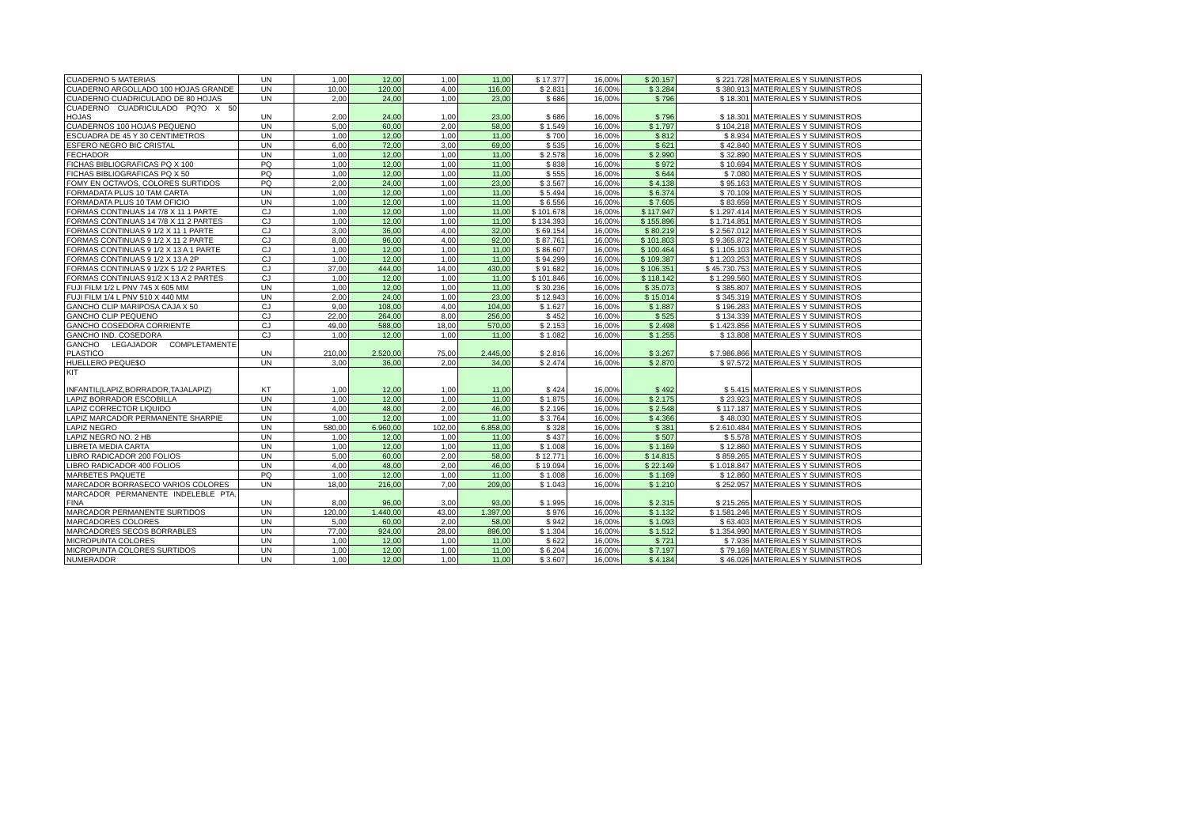| CUADERNO 5 MATERIAS | UN | 1,00 | 12,00 | 1,00 | 11,00 | $ 17.377 | 16,00% | $ 20.157 | $ 221.728 | MATERIALES Y SUMINISTROS |
| CUADERNO ARGOLLADO 100 HOJAS GRANDE | UN | 10,00 | 120,00 | 4,00 | 116,00 | $ 2.831 | 16,00% | $ 3.284 | $ 380.913 | MATERIALES Y SUMINISTROS |
| CUADERNO CUADRICULADO DE 80 HOJAS | UN | 2,00 | 24,00 | 1,00 | 23,00 | $ 686 | 16,00% | $ 796 | $ 18.301 | MATERIALES Y SUMINISTROS |
| CUADERNO CUADRICULADO PQ?O X 50 HOJAS | UN | 2,00 | 24,00 | 1,00 | 23,00 | $ 686 | 16,00% | $ 796 | $ 18.301 | MATERIALES Y SUMINISTROS |
| CUADERNOS 100 HOJAS PEQUENO | UN | 5,00 | 60,00 | 2,00 | 58,00 | $ 1.549 | 16,00% | $ 1.797 | $ 104.218 | MATERIALES Y SUMINISTROS |
| ESCUADRA DE 45 Y 30 CENTIMETROS | UN | 1,00 | 12,00 | 1,00 | 11,00 | $ 700 | 16,00% | $ 812 | $ 8.934 | MATERIALES Y SUMINISTROS |
| ESFERO NEGRO BIC CRISTAL | UN | 6,00 | 72,00 | 3,00 | 69,00 | $ 535 | 16,00% | $ 621 | $ 42.840 | MATERIALES Y SUMINISTROS |
| FECHADOR | UN | 1,00 | 12,00 | 1,00 | 11,00 | $ 2.578 | 16,00% | $ 2.990 | $ 32.890 | MATERIALES Y SUMINISTROS |
| FICHAS BIBLIOGRAFICAS PQ X 100 | PQ | 1,00 | 12,00 | 1,00 | 11,00 | $ 838 | 16,00% | $ 972 | $ 10.694 | MATERIALES Y SUMINISTROS |
| FICHAS BIBLIOGRAFICAS PQ X 50 | PQ | 1,00 | 12,00 | 1,00 | 11,00 | $ 555 | 16,00% | $ 644 | $ 7.080 | MATERIALES Y SUMINISTROS |
| FOMY EN OCTAVOS, COLORES SURTIDOS | PQ | 2,00 | 24,00 | 1,00 | 23,00 | $ 3.567 | 16,00% | $ 4.138 | $ 95.163 | MATERIALES Y SUMINISTROS |
| FORMADATA PLUS 10 TAM CARTA | UN | 1,00 | 12,00 | 1,00 | 11,00 | $ 5.494 | 16,00% | $ 6.374 | $ 70.109 | MATERIALES Y SUMINISTROS |
| FORMADATA PLUS 10 TAM OFICIO | UN | 1,00 | 12,00 | 1,00 | 11,00 | $ 6.556 | 16,00% | $ 7.605 | $ 83.659 | MATERIALES Y SUMINISTROS |
| FORMAS CONTINUAS 14 7/8 X 11 1 PARTE | CJ | 1,00 | 12,00 | 1,00 | 11,00 | $ 101.678 | 16,00% | $ 117.947 | $ 1.297.414 | MATERIALES Y SUMINISTROS |
| FORMAS CONTINUAS 14 7/8 X 11 2 PARTES | CJ | 1,00 | 12,00 | 1,00 | 11,00 | $ 134.393 | 16,00% | $ 155.896 | $ 1.714.851 | MATERIALES Y SUMINISTROS |
| FORMAS CONTINUAS 9 1/2 X 11 1 PARTE | CJ | 3,00 | 36,00 | 4,00 | 32,00 | $ 69.154 | 16,00% | $ 80.219 | $ 2.567.012 | MATERIALES Y SUMINISTROS |
| FORMAS CONTINUAS 9 1/2 X 11 2 PARTE | CJ | 8,00 | 96,00 | 4,00 | 92,00 | $ 87.761 | 16,00% | $ 101.803 | $ 9.365.872 | MATERIALES Y SUMINISTROS |
| FORMAS CONTINUAS 9 1/2 X 13 A 1 PARTE | CJ | 1,00 | 12,00 | 1,00 | 11,00 | $ 86.607 | 16,00% | $ 100.464 | $ 1.105.103 | MATERIALES Y SUMINISTROS |
| FORMAS CONTINUAS 9 1/2 X 13 A 2P | CJ | 1,00 | 12,00 | 1,00 | 11,00 | $ 94.299 | 16,00% | $ 109.387 | $ 1.203.253 | MATERIALES Y SUMINISTROS |
| FORMAS CONTINUAS 9 1/2X 5 1/2 2 PARTES | CJ | 37,00 | 444,00 | 14,00 | 430,00 | $ 91.682 | 16,00% | $ 106.351 | $ 45.730.753 | MATERIALES Y SUMINISTROS |
| FORMAS CONTINUAS 91/2 X 13 A 2 PARTES | CJ | 1,00 | 12,00 | 1,00 | 11,00 | $ 101.846 | 16,00% | $ 118.142 | $ 1.299.560 | MATERIALES Y SUMINISTROS |
| FUJI FILM 1/2 L PNV 745 X 605 MM | UN | 1,00 | 12,00 | 1,00 | 11,00 | $ 30.236 | 16,00% | $ 35.073 | $ 385.807 | MATERIALES Y SUMINISTROS |
| FUJI FILM 1/4 L PNV 510 X 440 MM | UN | 2,00 | 24,00 | 1,00 | 23,00 | $ 12.943 | 16,00% | $ 15.014 | $ 345.319 | MATERIALES Y SUMINISTROS |
| GANCHO CLIP MARIPOSA CAJA X 50 | CJ | 9,00 | 108,00 | 4,00 | 104,00 | $ 1.627 | 16,00% | $ 1.887 | $ 196.283 | MATERIALES Y SUMINISTROS |
| GANCHO CLIP PEQUENO | CJ | 22,00 | 264,00 | 8,00 | 256,00 | $ 452 | 16,00% | $ 525 | $ 134.339 | MATERIALES Y SUMINISTROS |
| GANCHO COSEDORA CORRIENTE | CJ | 49,00 | 588,00 | 18,00 | 570,00 | $ 2.153 | 16,00% | $ 2.498 | $ 1.423.856 | MATERIALES Y SUMINISTROS |
| GANCHO IND. COSEDORA | CJ | 1,00 | 12,00 | 1,00 | 11,00 | $ 1.082 | 16,00% | $ 1.255 | $ 13.808 | MATERIALES Y SUMINISTROS |
| GANCHO LEGAJADOR COMPLETAMENTE PLASTICO | UN | 210,00 | 2.520,00 | 75,00 | 2.445,00 | $ 2.816 | 16,00% | $ 3.267 | $ 7.986.866 | MATERIALES Y SUMINISTROS |
| HUELLERO PEQUE$O | UN | 3,00 | 36,00 | 2,00 | 34,00 | $ 2.474 | 16,00% | $ 2.870 | $ 97.572 | MATERIALES Y SUMINISTROS |
| KIT INFANTIL(LAPIZ,BORRADOR,TAJALAPIZ) | KT | 1,00 | 12,00 | 1,00 | 11,00 | $ 424 | 16,00% | $ 492 | $ 5.415 | MATERIALES Y SUMINISTROS |
| LAPIZ BORRADOR ESCOBILLA | UN | 1,00 | 12,00 | 1,00 | 11,00 | $ 1.875 | 16,00% | $ 2.175 | $ 23.923 | MATERIALES Y SUMINISTROS |
| LAPIZ CORRECTOR LIQUIDO | UN | 4,00 | 48,00 | 2,00 | 46,00 | $ 2.196 | 16,00% | $ 2.548 | $ 117.187 | MATERIALES Y SUMINISTROS |
| LAPIZ MARCADOR PERMANENTE SHARPIE | UN | 1,00 | 12,00 | 1,00 | 11,00 | $ 3.764 | 16,00% | $ 4.366 | $ 48.030 | MATERIALES Y SUMINISTROS |
| LAPIZ NEGRO | UN | 580,00 | 6.960,00 | 102,00 | 6.858,00 | $ 328 | 16,00% | $ 381 | $ 2.610.484 | MATERIALES Y SUMINISTROS |
| LAPIZ NEGRO NO. 2 HB | UN | 1,00 | 12,00 | 1,00 | 11,00 | $ 437 | 16,00% | $ 507 | $ 5.578 | MATERIALES Y SUMINISTROS |
| LIBRETA MEDIA CARTA | UN | 1,00 | 12,00 | 1,00 | 11,00 | $ 1.008 | 16,00% | $ 1.169 | $ 12.860 | MATERIALES Y SUMINISTROS |
| LIBRO RADICADOR 200 FOLIOS | UN | 5,00 | 60,00 | 2,00 | 58,00 | $ 12.771 | 16,00% | $ 14.815 | $ 859.265 | MATERIALES Y SUMINISTROS |
| LIBRO RADICADOR 400 FOLIOS | UN | 4,00 | 48,00 | 2,00 | 46,00 | $ 19.094 | 16,00% | $ 22.149 | $ 1.018.847 | MATERIALES Y SUMINISTROS |
| MARBETES PAQUETE | PQ | 1,00 | 12,00 | 1,00 | 11,00 | $ 1.008 | 16,00% | $ 1.169 | $ 12.860 | MATERIALES Y SUMINISTROS |
| MARCADOR BORRASECO VARIOS COLORES | UN | 18,00 | 216,00 | 7,00 | 209,00 | $ 1.043 | 16,00% | $ 1.210 | $ 252.957 | MATERIALES Y SUMINISTROS |
| MARCADOR PERMANENTE INDELEBLE PTA. FINA | UN | 8,00 | 96,00 | 3,00 | 93,00 | $ 1.995 | 16,00% | $ 2.315 | $ 215.265 | MATERIALES Y SUMINISTROS |
| MARCADOR PERMANENTE SURTIDOS | UN | 120,00 | 1.440,00 | 43,00 | 1.397,00 | $ 976 | 16,00% | $ 1.132 | $ 1.581.246 | MATERIALES Y SUMINISTROS |
| MARCADORES COLORES | UN | 5,00 | 60,00 | 2,00 | 58,00 | $ 942 | 16,00% | $ 1.093 | $ 63.403 | MATERIALES Y SUMINISTROS |
| MARCADORES SECOS BORRABLES | UN | 77,00 | 924,00 | 28,00 | 896,00 | $ 1.304 | 16,00% | $ 1.512 | $ 1.354.990 | MATERIALES Y SUMINISTROS |
| MICROPUNTA COLORES | UN | 1,00 | 12,00 | 1,00 | 11,00 | $ 622 | 16,00% | $ 721 | $ 7.936 | MATERIALES Y SUMINISTROS |
| MICROPUNTA COLORES SURTIDOS | UN | 1,00 | 12,00 | 1,00 | 11,00 | $ 6.204 | 16,00% | $ 7.197 | $ 79.169 | MATERIALES Y SUMINISTROS |
| NUMERADOR | UN | 1,00 | 12,00 | 1,00 | 11,00 | $ 3.607 | 16,00% | $ 4.184 | $ 46.026 | MATERIALES Y SUMINISTROS |